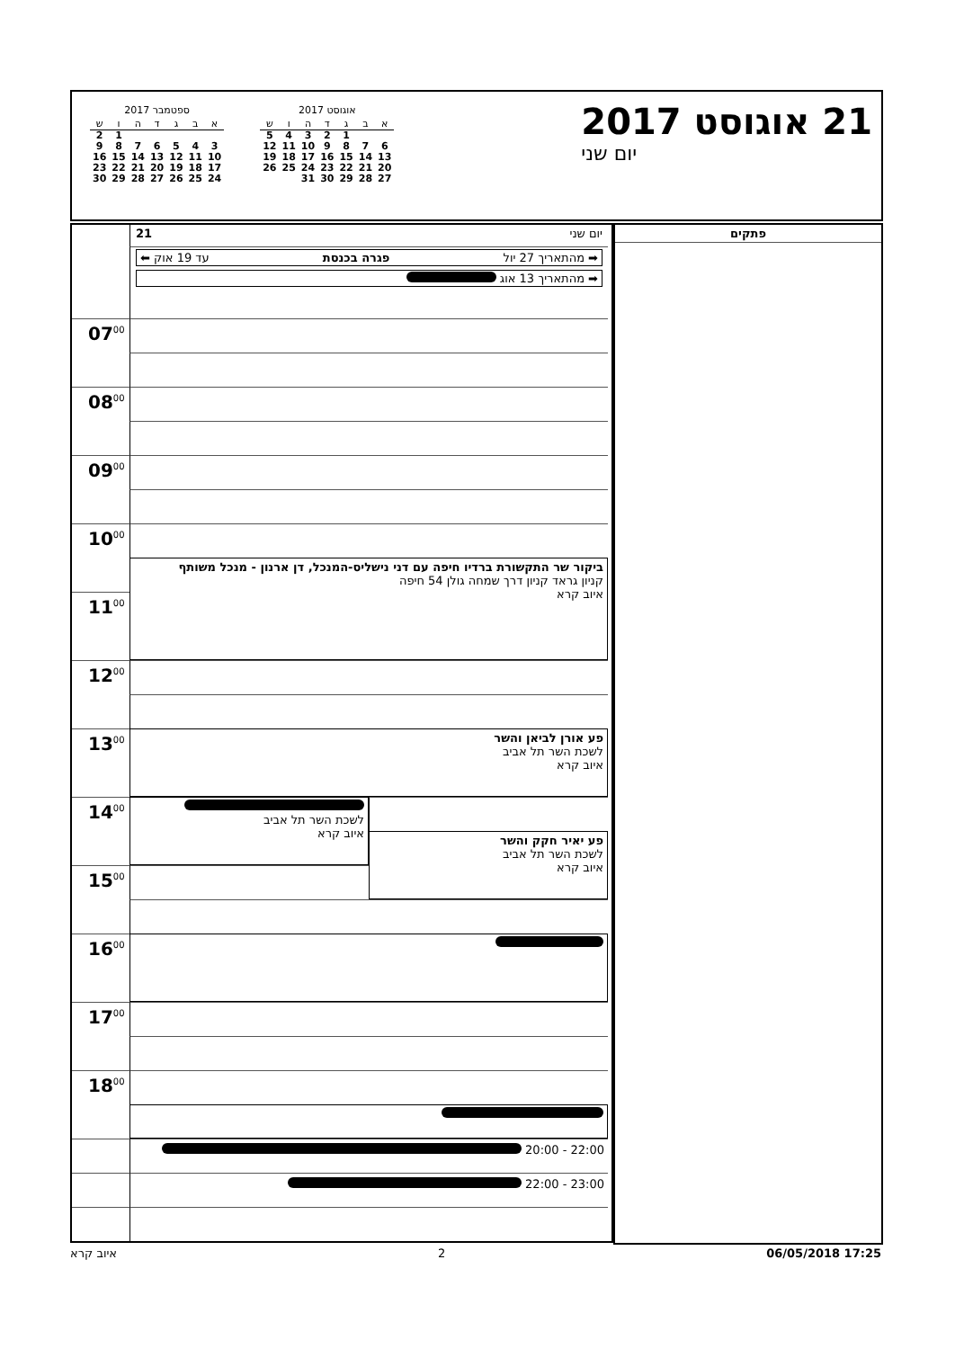21 אוגוסט 2017
יום שני
אוגוסט 2017
| א | ב | ג | ד | ה | ו | ש |
| --- | --- | --- | --- | --- | --- | --- |
| | | 1 | 2 | 3 | 4 | 5 |
| 6 | 7 | 8 | 9 | 10 | 11 | 12 |
| 13 | 14 | 15 | 16 | 17 | 18 | 19 |
| 20 | 21 | 22 | 23 | 24 | 25 | 26 |
| 27 | 28 | 29 | 30 | 31 | | |
ספטמבר 2017
| א | ב | ג | ד | ה | ו | ש |
| --- | --- | --- | --- | --- | --- | --- |
| | | | | | 1 | 2 |
| 3 | 4 | 5 | 6 | 7 | 8 | 9 |
| 10 | 11 | 12 | 13 | 14 | 15 | 16 |
| 17 | 18 | 19 | 20 | 21 | 22 | 23 |
| 24 | 25 | 26 | 27 | 28 | 29 | 30 |
יום שני 21
➡ מהתאריך 27 יול פגרה בכנסת עד 19 אוק ⬅
➡ מהתאריך 13 אוג
07<sup>00</sup>
08<sup>00</sup>
09<sup>00</sup>
10<sup>00</sup>
ביקור שר התקשורת ברדיו חיפה עם דני נישליס-המנכל, דן ארנון - מנכל משותף
קניון גראד קניון דרך שמחה גולן 54 חיפה
איוב קרא
11<sup>00</sup>
12<sup>00</sup>
13<sup>00</sup>
פע אורן לביאן והשר
לשכת השר תל אביב
איוב קרא
14<sup>00</sup>
לשכת השר תל אביב
איוב קרא
פע יאיר חקק והשר
לשכת השר תל אביב
איוב קרא
15<sup>00</sup>
16<sup>00</sup>
17<sup>00</sup>
18<sup>00</sup>
22:00 - 20:00
23:00 - 22:00
פתקים
איוב קרא 2 06/05/2018 17:25